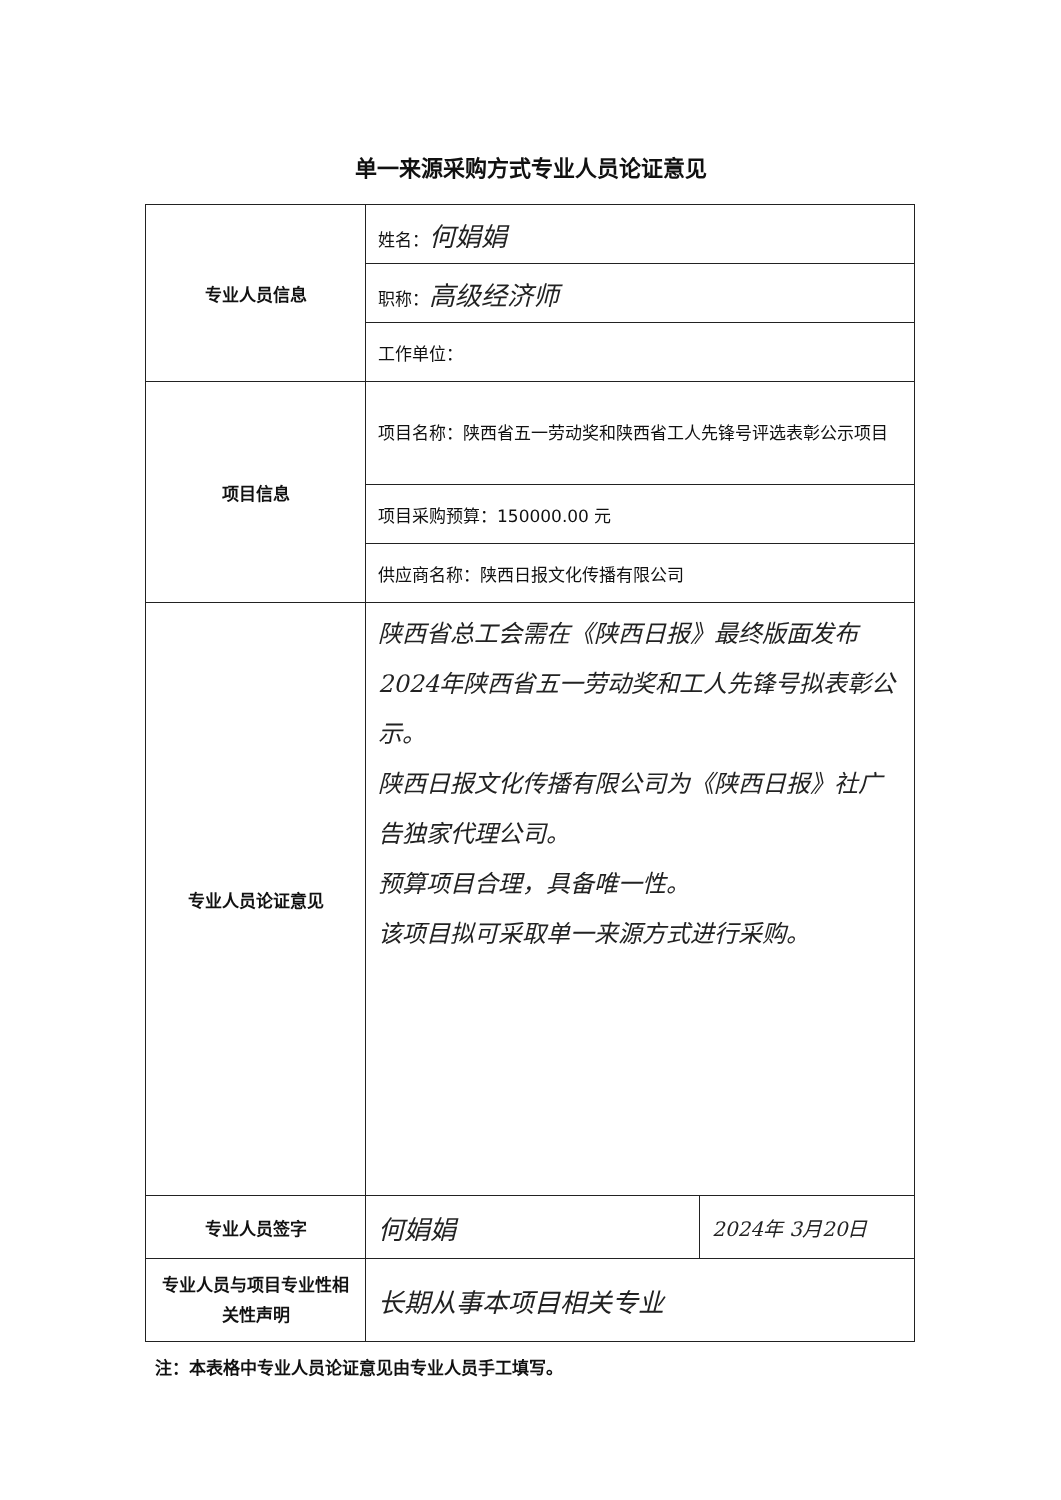单一来源采购方式专业人员论证意见
| 专业人员信息 | 姓名： 何娟娟 | |
| | 职称： 高级经济师 | |
| | 工作单位： | |
| 项目信息 | 项目名称：陕西省五一劳动奖和陕西省工人先锋号评选表彰公示项目 | |
| | 项目采购预算：150000.00 元 | |
| | 供应商名称：陕西日报文化传播有限公司 | |
| 专业人员论证意见 | 陕西省总工会需在《陕西日报》最终版面发布2024年陕西省五一劳动奖和工人先锋号拟表彰公示。 陕西日报文化传播有限公司为《陕西日报》社广告独家代理公司。 预算项目合理，具备唯一性。 该项目拟可采取单一来源方式进行采购。 | |
| 专业人员签字 | 何娟娟 | 2024年 3月20日 |
| 专业人员与项目专业性相关性声明 | 长期从事本项目相关专业 | |
注：本表格中专业人员论证意见由专业人员手工填写。